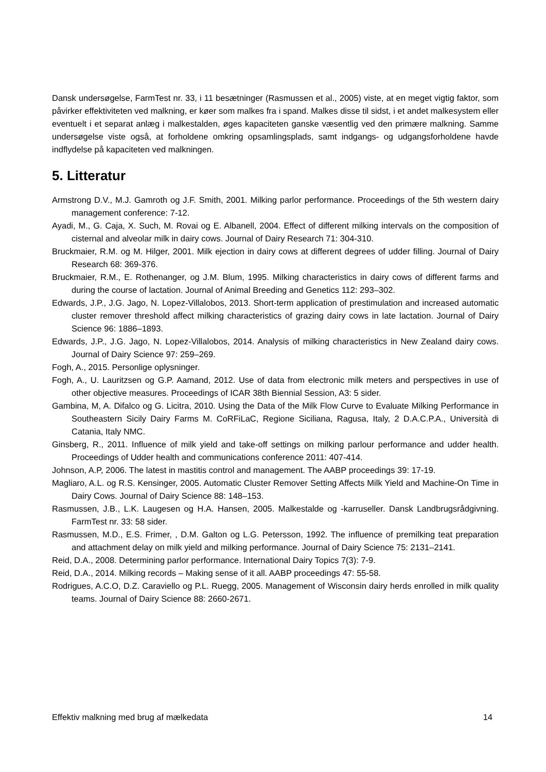Dansk undersøgelse, FarmTest nr. 33, i 11 besætninger (Rasmussen et al., 2005) viste, at en meget vigtig faktor, som påvirker effektiviteten ved malkning, er køer som malkes fra i spand. Malkes disse til sidst, i et andet malkesystem eller eventuelt i et separat anlæg i malkestalden, øges kapaciteten ganske væsentlig ved den primære malkning. Samme undersøgelse viste også, at forholdene omkring opsamlingsplads, samt indgangs- og udgangsforholdene havde indflydelse på kapaciteten ved malkningen.
5. Litteratur
Armstrong D.V., M.J. Gamroth og J.F. Smith, 2001. Milking parlor performance. Proceedings of the 5th western dairy management conference: 7-12.
Ayadi, M., G. Caja, X. Such, M. Rovai og E. Albanell, 2004. Effect of different milking intervals on the composition of cisternal and alveolar milk in dairy cows. Journal of Dairy Research 71: 304-310.
Bruckmaier, R.M. og M. Hilger, 2001. Milk ejection in dairy cows at different degrees of udder filling. Journal of Dairy Research 68: 369-376.
Bruckmaier, R.M., E. Rothenanger, og J.M. Blum, 1995. Milking characteristics in dairy cows of different farms and during the course of lactation. Journal of Animal Breeding and Genetics 112: 293–302.
Edwards, J.P., J.G. Jago, N. Lopez-Villalobos, 2013. Short-term application of prestimulation and increased automatic cluster remover threshold affect milking characteristics of grazing dairy cows in late lactation. Journal of Dairy Science 96: 1886–1893.
Edwards, J.P., J.G. Jago, N. Lopez-Villalobos, 2014. Analysis of milking characteristics in New Zealand dairy cows. Journal of Dairy Science 97: 259–269.
Fogh, A., 2015. Personlige oplysninger.
Fogh, A., U. Lauritzsen og G.P. Aamand, 2012. Use of data from electronic milk meters and perspectives in use of other objective measures. Proceedings of ICAR 38th Biennial Session, A3: 5 sider.
Gambina, M, A. Difalco og G. Licitra, 2010. Using the Data of the Milk Flow Curve to Evaluate Milking Performance in Southeastern Sicily Dairy Farms M. CoRFiLaC, Regione Siciliana, Ragusa, Italy, 2 D.A.C.P.A., Università di Catania, Italy NMC.
Ginsberg, R., 2011. Influence of milk yield and take-off settings on milking parlour performance and udder health. Proceedings of Udder health and communications conference 2011: 407-414.
Johnson, A.P, 2006. The latest in mastitis control and management. The AABP proceedings 39: 17-19.
Magliaro, A.L. og R.S. Kensinger, 2005. Automatic Cluster Remover Setting Affects Milk Yield and Machine-On Time in Dairy Cows. Journal of Dairy Science 88: 148–153.
Rasmussen, J.B., L.K. Laugesen og H.A. Hansen, 2005. Malkestalde og -karruseller. Dansk Landbrugsrådgivning. FarmTest nr. 33: 58 sider.
Rasmussen, M.D., E.S. Frimer, , D.M. Galton og L.G. Petersson, 1992. The influence of premilking teat preparation and attachment delay on milk yield and milking performance. Journal of Dairy Science 75: 2131–2141.
Reid, D.A., 2008. Determining parlor performance. International Dairy Topics 7(3): 7-9.
Reid, D.A., 2014. Milking records – Making sense of it all. AABP proceedings 47: 55-58.
Rodrigues, A.C.O, D.Z. Caraviello og P.L. Ruegg, 2005. Management of Wisconsin dairy herds enrolled in milk quality teams. Journal of Dairy Science 88: 2660-2671.
Effektiv malkning med brug af mælkedata 14